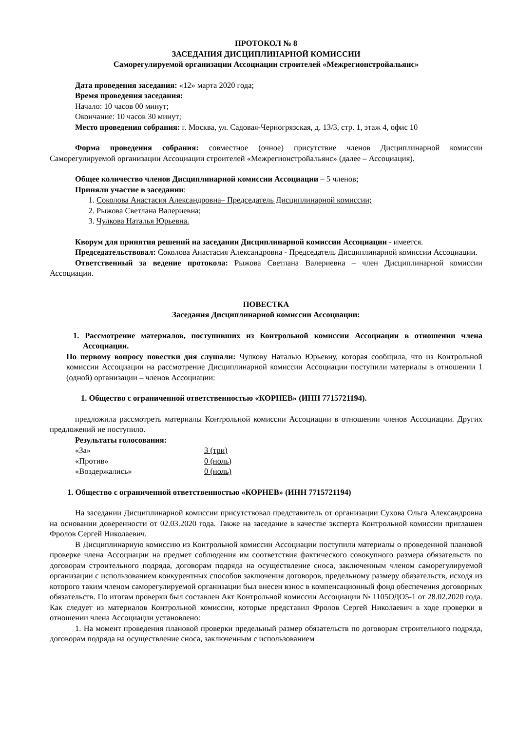ПРОТОКОЛ № 8
ЗАСЕДАНИЯ ДИСЦИПЛИНАРНОЙ КОМИССИИ
Саморегулируемой организации Ассоциации строителей «Межрегионстройальянс»
Дата проведения заседания: «12» марта 2020 года;
Время проведения заседания:
Начало: 10 часов 00 минут;
Окончание: 10 часов 30 минут;
Место проведения собрания: г. Москва, ул. Садовая-Черногрязская, д. 13/3, стр. 1, этаж 4, офис 10
Форма проведения собрания: совместное (очное) присутствие членов Дисциплинарной комиссии Саморегулируемой организации Ассоциации строителей «Межрегионстройальянс» (далее – Ассоциация).
Общее количество членов Дисциплинарной комиссии Ассоциации – 5 членов;
Приняли участие в заседании:
1. Соколова Анастасия Александровна– Председатель Дисциплинарной комиссии;
2. Рыжова Светлана Валериевна;
3. Чулкова Наталья Юрьевна.
Кворум для принятия решений на заседании Дисциплинарной комиссии Ассоциации - имеется.
Председательствовал: Соколова Анастасия Александровна - Председатель Дисциплинарной комиссии Ассоциации.
Ответственный за ведение протокола: Рыжова Светлана Валериевна – член Дисциплинарной комиссии Ассоциации.
ПОВЕСТКА
Заседания Дисциплинарной комиссии Ассоциации:
1. Рассмотрение материалов, поступивших из Контрольной комиссии Ассоциации в отношении члена Ассоциации.
По первому вопросу повестки дня слушали: Чулкову Наталью Юрьевну, которая сообщила, что из Контрольной комиссии Ассоциации на рассмотрение Дисциплинарной комиссии Ассоциации поступили материалы в отношении 1 (одной) организации – членов Ассоциации:
1. Общество с ограниченной ответственностью «КОРНЕВ» (ИНН 7715721194).
предложила рассмотреть материалы Контрольной комиссии Ассоциации в отношении членов Ассоциации. Других предложений не поступило.
Результаты голосования:
| «За» | 3 (три) |
| «Против» | 0 (ноль) |
| «Воздержались» | 0 (ноль) |
1. Общество с ограниченной ответственностью «КОРНЕВ» (ИНН 7715721194)
На заседании Дисциплинарной комиссии присутствовал представитель от организации Сухова Ольга Александровна на основании доверенности от 02.03.2020 года. Также на заседание в качестве эксперта Контрольной комиссии приглашен Фролов Сергей Николаевич.
В Дисциплинарную комиссию из Контрольной комиссии Ассоциации поступили материалы о проведенной плановой проверке члена Ассоциации на предмет соблюдения им соответствия фактического совокупного размера обязательств по договорам строительного подряда, договорам подряда на осуществление сноса, заключенным членом саморегулируемой организации с использованием конкурентных способов заключения договоров, предельному размеру обязательств, исходя из которого таким членом саморегулируемой организации был внесен взнос в компенсационный фонд обеспечения договорных обязательств. По итогам проверки был составлен Акт Контрольной комиссии Ассоциации № 1105ОДО5-1 от 28.02.2020 года. Как следует из материалов Контрольной комиссии, которые представил Фролов Сергей Николаевич в ходе проверки в отношении члена Ассоциации установлено:
1. На момент проведения плановой проверки предельный размер обязательств по договорам строительного подряда, договорам подряда на осуществление сноса, заключенным с использованием